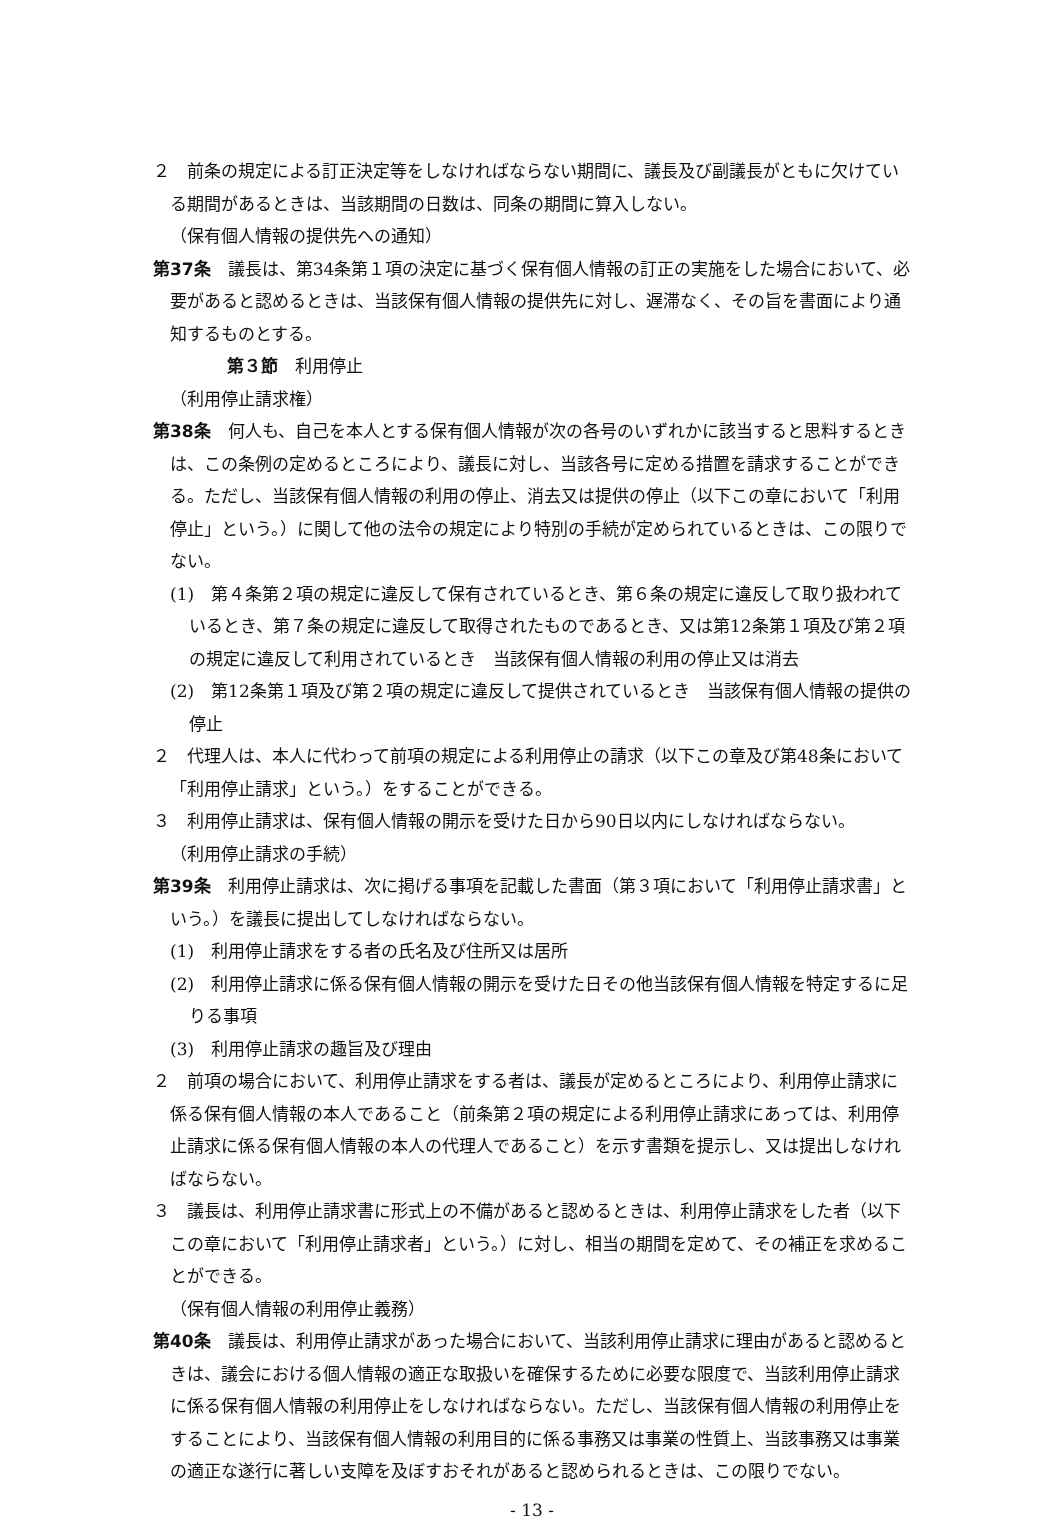２　前条の規定による訂正決定等をしなければならない期間に、議長及び副議長がともに欠けている期間があるときは、当該期間の日数は、同条の期間に算入しない。
（保有個人情報の提供先への通知）
第37条　議長は、第34条第１項の決定に基づく保有個人情報の訂正の実施をした場合において、必要があると認めるときは、当該保有個人情報の提供先に対し、遅滞なく、その旨を書面により通知するものとする。
第３節　利用停止
（利用停止請求権）
第38条　何人も、自己を本人とする保有個人情報が次の各号のいずれかに該当すると思料するときは、この条例の定めるところにより、議長に対し、当該各号に定める措置を請求することができる。ただし、当該保有個人情報の利用の停止、消去又は提供の停止（以下この章において「利用停止」という。）に関して他の法令の規定により特別の手続が定められているときは、この限りでない。
(1)　第４条第２項の規定に違反して保有されているとき、第６条の規定に違反して取り扱われているとき、第７条の規定に違反して取得されたものであるとき、又は第12条第１項及び第２項の規定に違反して利用されているとき　当該保有個人情報の利用の停止又は消去
(2)　第12条第１項及び第２項の規定に違反して提供されているとき　当該保有個人情報の提供の停止
２　代理人は、本人に代わって前項の規定による利用停止の請求（以下この章及び第48条において「利用停止請求」という。）をすることができる。
３　利用停止請求は、保有個人情報の開示を受けた日から90日以内にしなければならない。
（利用停止請求の手続）
第39条　利用停止請求は、次に掲げる事項を記載した書面（第３項において「利用停止請求書」という。）を議長に提出してしなければならない。
(1)　利用停止請求をする者の氏名及び住所又は居所
(2)　利用停止請求に係る保有個人情報の開示を受けた日その他当該保有個人情報を特定するに足りる事項
(3)　利用停止請求の趣旨及び理由
２　前項の場合において、利用停止請求をする者は、議長が定めるところにより、利用停止請求に係る保有個人情報の本人であること（前条第２項の規定による利用停止請求にあっては、利用停止請求に係る保有個人情報の本人の代理人であること）を示す書類を提示し、又は提出しなければならない。
３　議長は、利用停止請求書に形式上の不備があると認めるときは、利用停止請求をした者（以下この章において「利用停止請求者」という。）に対し、相当の期間を定めて、その補正を求めることができる。
（保有個人情報の利用停止義務）
第40条　議長は、利用停止請求があった場合において、当該利用停止請求に理由があると認めるときは、議会における個人情報の適正な取扱いを確保するために必要な限度で、当該利用停止請求に係る保有個人情報の利用停止をしなければならない。ただし、当該保有個人情報の利用停止をすることにより、当該保有個人情報の利用目的に係る事務又は事業の性質上、当該事務又は事業の適正な遂行に著しい支障を及ぼすおそれがあると認められるときは、この限りでない。
- 13 -